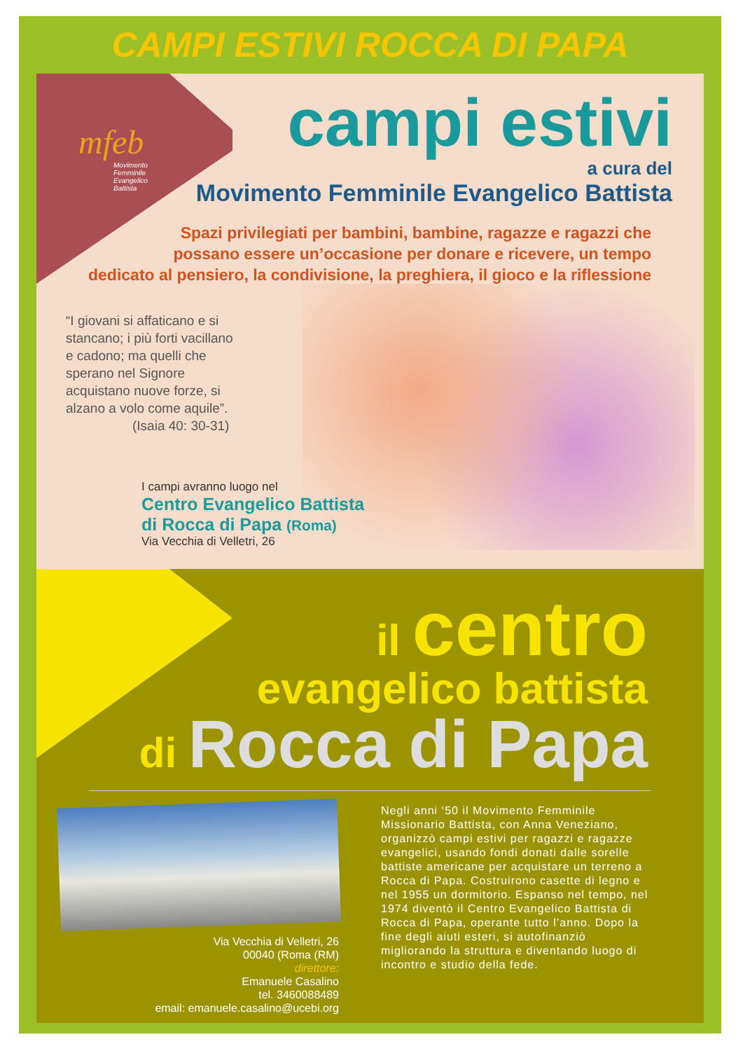CAMPI ESTIVI ROCCA DI PAPA
mfeb
Movimento
Femminile
Evangelico
Battista
campi estivi
a cura del
Movimento Femminile Evangelico Battista
Spazi privilegiati per bambini, bambine, ragazze e ragazzi che
possano essere un’occasione per donare e ricevere, un tempo
dedicato al pensiero, la condivisione, la preghiera, il gioco e la riflessione
“I giovani si affaticano e si stancano; i più forti vacillano e cadono; ma quelli che sperano nel Signore acquistano nuove forze, si alzano a volo come aquile”.
(Isaia 40: 30-31)
I campi avranno luogo nel
Centro Evangelico Battista
di Rocca di Papa (Roma)
Via Vecchia di Velletri, 26
il centro
evangelico battista
di Rocca di Papa
Via Vecchia di Velletri, 26
00040 (Roma (RM)
direttore:
Emanuele Casalino
tel. 3460088489
email: emanuele.casalino@ucebi.org
Negli anni ‘50 il Movimento Femminile Missionario Battista, con Anna Veneziano, organizzò campi estivi per ragazzi e ragazze evangelici, usando fondi donati dalle sorelle battiste americane per acquistare un terreno a Rocca di Papa. Costruirono casette di legno e nel 1955 un dormitorio. Espanso nel tempo, nel 1974 diventò il Centro Evangelico Battista di Rocca di Papa, operante tutto l’anno. Dopo la fine degli aiuti esteri, si autofinanziò migliorando la struttura e diventando luogo di incontro e studio della fede.